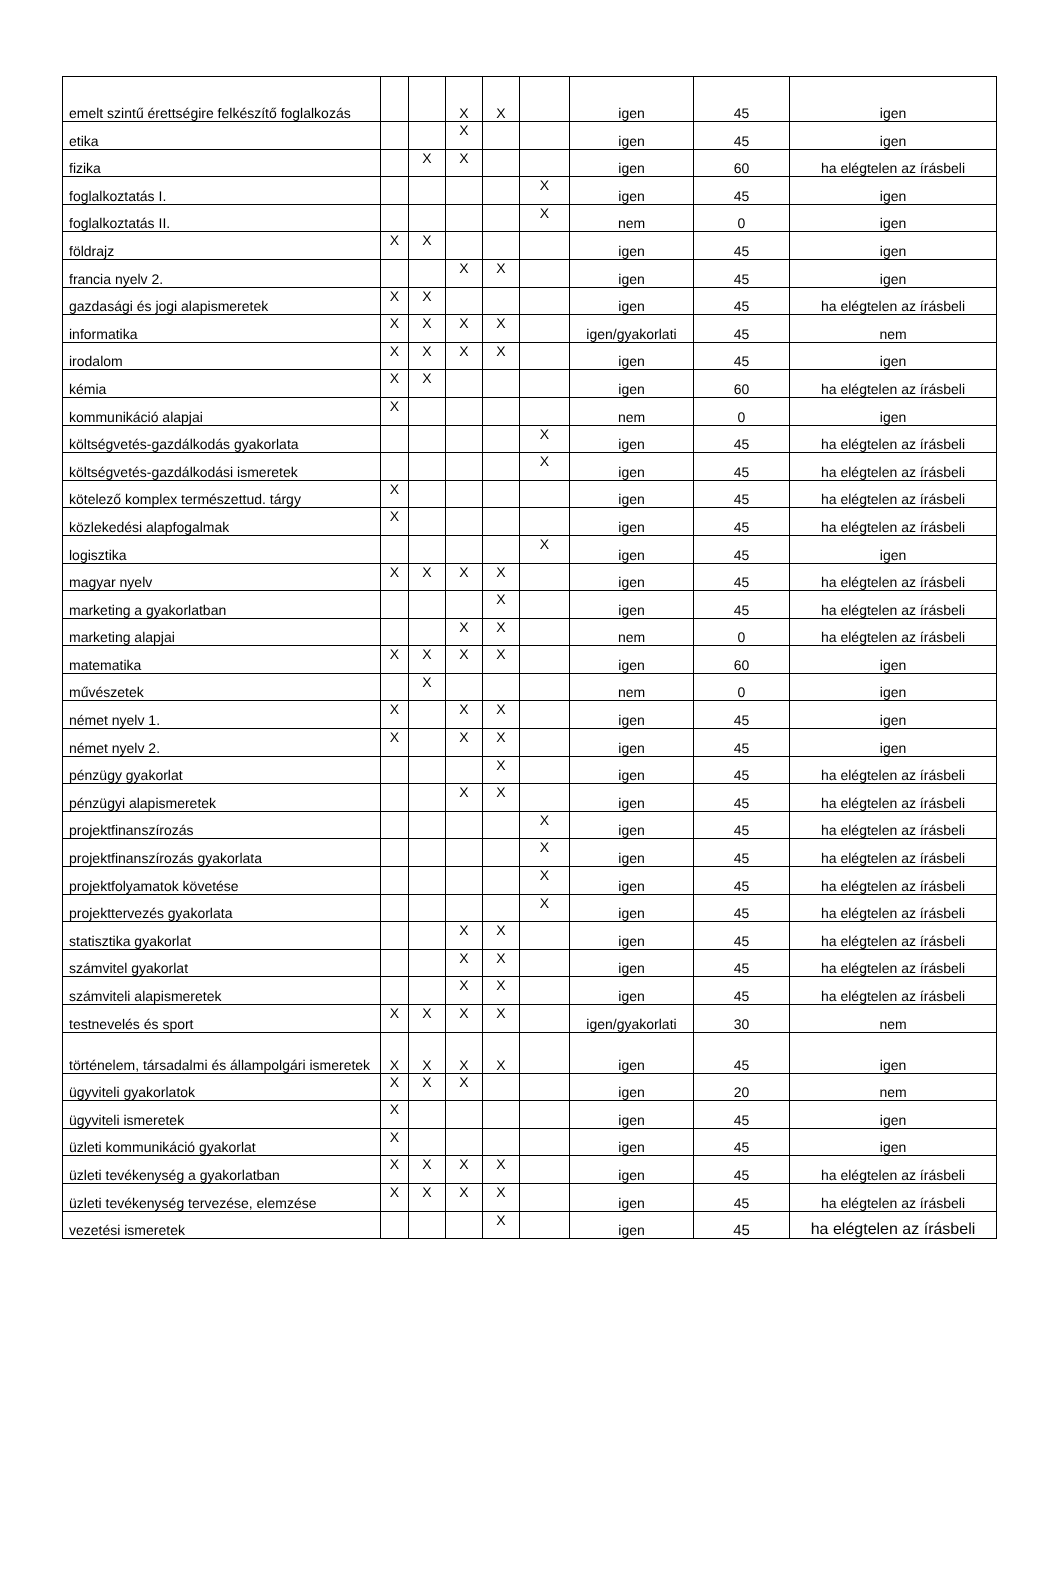| emelt szintű érettségire felkészítő foglalkozás | | | X | X | | igen | 45 | igen |
| etika | | | X | | | igen | 45 | igen |
| fizika | | X | X | | | igen | 60 | ha elégtelen az írásbeli |
| foglalkoztatás I. | | | | | X | igen | 45 | igen |
| foglalkoztatás II. | | | | | X | nem | 0 | igen |
| földrajz | X | X | | | | igen | 45 | igen |
| francia nyelv 2. | | | X | X | | igen | 45 | igen |
| gazdasági és jogi alapismeretek | X | X | | | | igen | 45 | ha elégtelen az írásbeli |
| informatika | X | X | X | X | | igen/gyakorlati | 45 | nem |
| irodalom | X | X | X | X | | igen | 45 | igen |
| kémia | X | X | | | | igen | 60 | ha elégtelen az írásbeli |
| kommunikáció alapjai | X | | | | | nem | 0 | igen |
| költségvetés-gazdálkodás gyakorlata | | | | | X | igen | 45 | ha elégtelen az írásbeli |
| költségvetés-gazdálkodási ismeretek | | | | | X | igen | 45 | ha elégtelen az írásbeli |
| kötelező komplex természettud. tárgy | X | | | | | igen | 45 | ha elégtelen az írásbeli |
| közlekedési alapfogalmak | X | | | | | igen | 45 | ha elégtelen az írásbeli |
| logisztika | | | | | X | igen | 45 | igen |
| magyar nyelv | X | X | X | X | | igen | 45 | ha elégtelen az írásbeli |
| marketing a gyakorlatban | | | | X | | igen | 45 | ha elégtelen az írásbeli |
| marketing alapjai | | | X | X | | nem | 0 | ha elégtelen az írásbeli |
| matematika | X | X | X | X | | igen | 60 | igen |
| művészetek | | X | | | | nem | 0 | igen |
| német nyelv 1. | X | | X | X | | igen | 45 | igen |
| német nyelv 2. | X | | X | X | | igen | 45 | igen |
| pénzügy gyakorlat | | | | X | | igen | 45 | ha elégtelen az írásbeli |
| pénzügyi alapismeretek | | | X | X | | igen | 45 | ha elégtelen az írásbeli |
| projektfinanszírozás | | | | | X | igen | 45 | ha elégtelen az írásbeli |
| projektfinanszírozás gyakorlata | | | | | X | igen | 45 | ha elégtelen az írásbeli |
| projektfolyamatok követése | | | | | X | igen | 45 | ha elégtelen az írásbeli |
| projekttervezés gyakorlata | | | | | X | igen | 45 | ha elégtelen az írásbeli |
| statisztika gyakorlat | | | X | X | | igen | 45 | ha elégtelen az írásbeli |
| számvitel gyakorlat | | | X | X | | igen | 45 | ha elégtelen az írásbeli |
| számviteli alapismeretek | | | X | X | | igen | 45 | ha elégtelen az írásbeli |
| testnevelés és sport | X | X | X | X | | igen/gyakorlati | 30 | nem |
| történelem, társadalmi és állampolgári ismeretek | X | X | X | X | | igen | 45 | igen |
| ügyviteli gyakorlatok | X | X | X | | | igen | 20 | nem |
| ügyviteli ismeretek | X | | | | | igen | 45 | igen |
| üzleti kommunikáció gyakorlat | X | | | | | igen | 45 | igen |
| üzleti tevékenység a gyakorlatban | X | X | X | X | | igen | 45 | ha elégtelen az írásbeli |
| üzleti tevékenység tervezése, elemzése | X | X | X | X | | igen | 45 | ha elégtelen az írásbeli |
| vezetési ismeretek | | | | X | | igen | 45 | ha elégtelen az írásbeli |